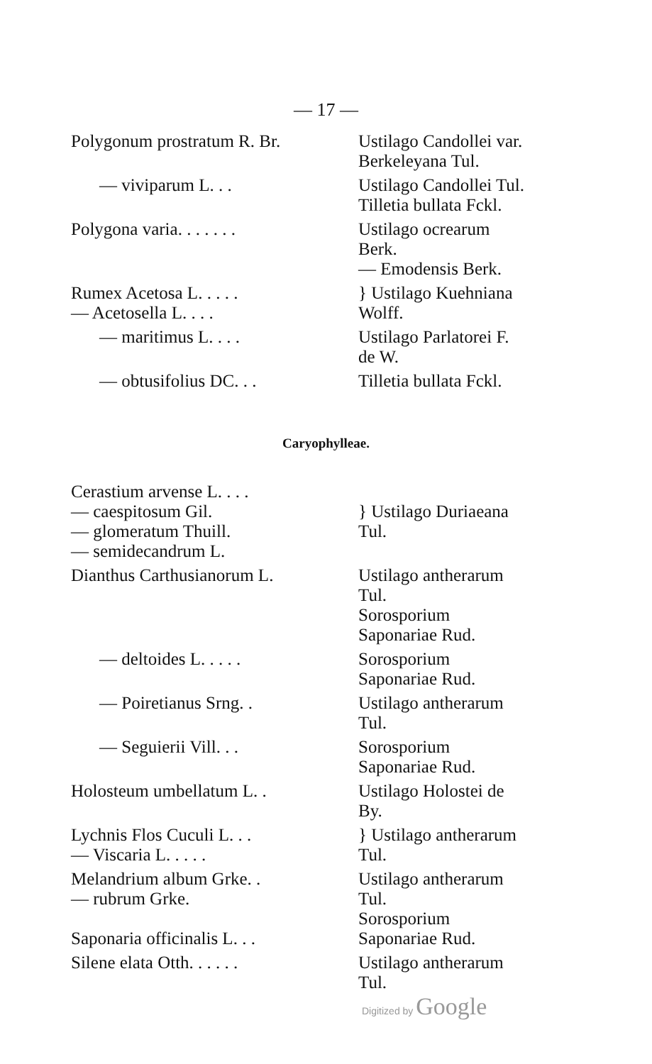— 17 —
| Polygonum prostratum R. Br. | Ustilago Candollei var. Berkeleyana Tul. |
| — viviparum L. . . | Ustilago Candollei Tul. Tilletia bullata Fckl. |
| Polygona varia. . . . . . . | Ustilago ocrearum Berk. — Emodensis Berk. |
| Rumex Acetosa L. . . . . — Acetosella L. . . . | } Ustilago Kuehniana Wolff. |
| — maritimus L. . . . | Ustilago Parlatorei F. de W. |
| — obtusifolius DC. . . | Tilletia bullata Fckl. |
Caryophylleae.
| Cerastium arvense L. . . . — caespitosum Gil. — glomeratum Thuill. — semidecandrum L. | } Ustilago Duriaeana Tul. |
| Dianthus Carthusianorum L. | Ustilago antherarum Tul. Sorosporium Saponariae Rud. |
| — deltoides L. . . . . | Sorosporium Saponariae Rud. |
| — Poiretianus Srng. . | Ustilago antherarum Tul. |
| — Seguierii Vill. . . | Sorosporium Saponariae Rud. |
| Holosteum umbellatum L. . | Ustilago Holostei de By. |
| Lychnis Flos Cuculi L. . . — Viscaria L. . . . . | } Ustilago antherarum Tul. |
| Melandrium album Grke. . — rubrum Grke. Saponaria officinalis L. . . | Ustilago antherarum Tul. Sorosporium Saponariae Rud. |
| Silene elata Otth. . . . . . | Ustilago antherarum Tul. |
Digitized by Google